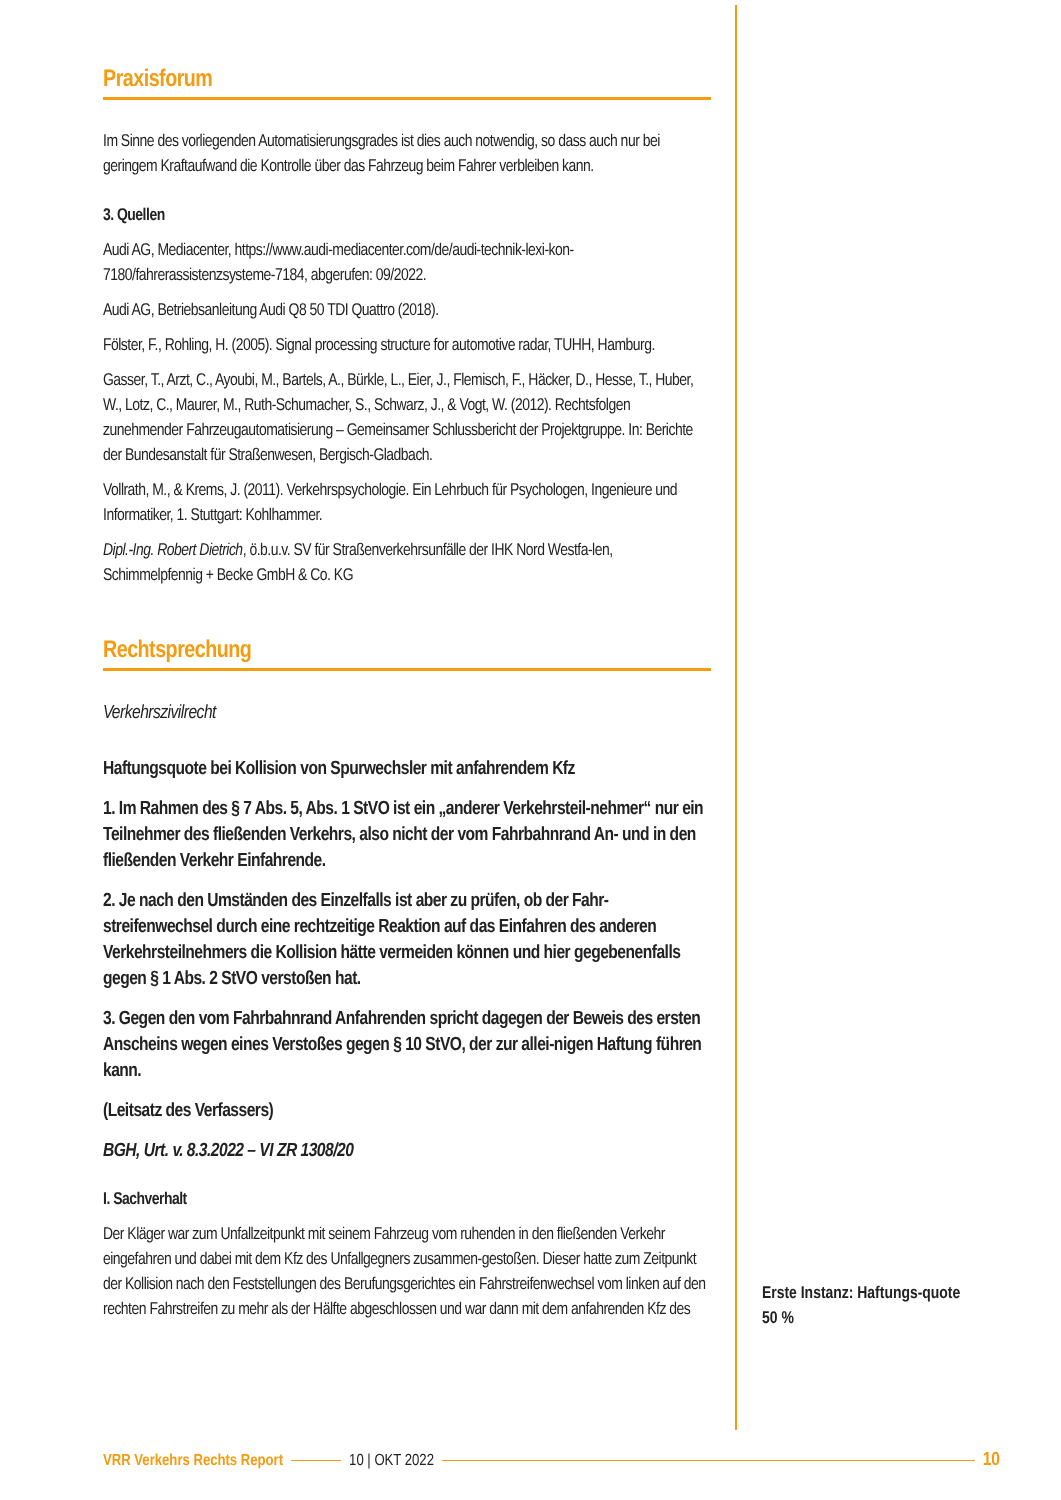Praxisforum
Im Sinne des vorliegenden Automatisierungsgrades ist dies auch notwendig, so dass auch nur bei geringem Kraftaufwand die Kontrolle über das Fahrzeug beim Fahrer verbleiben kann.
3. Quellen
Audi AG, Mediacenter, https://www.audi-mediacenter.com/de/audi-technik-lexi-kon-7180/fahrerassistenzsysteme-7184, abgerufen: 09/2022.
Audi AG, Betriebsanleitung Audi Q8 50 TDI Quattro (2018).
Fölster, F., Rohling, H. (2005). Signal processing structure for automotive radar, TUHH, Hamburg.
Gasser, T., Arzt, C., Ayoubi, M., Bartels, A., Bürkle, L., Eier, J., Flemisch, F., Häcker, D., Hesse, T., Huber, W., Lotz, C., Maurer, M., Ruth-Schumacher, S., Schwarz, J., & Vogt, W. (2012). Rechtsfolgen zunehmender Fahrzeugautomatisierung – Gemeinsamer Schlussbericht der Projektgruppe. In: Berichte der Bundesanstalt für Straßenwesen, Bergisch-Gladbach.
Vollrath, M., & Krems, J. (2011). Verkehrspsychologie. Ein Lehrbuch für Psychologen, Ingenieure und Informatiker, 1. Stuttgart: Kohlhammer.
Dipl.-Ing. Robert Dietrich, ö.b.u.v. SV für Straßenverkehrsunfälle der IHK Nord Westfa-len, Schimmelpfennig + Becke GmbH & Co. KG
Rechtsprechung
Verkehrszivilrecht
Haftungsquote bei Kollision von Spurwechsler mit anfahrendem Kfz
1. Im Rahmen des § 7 Abs. 5, Abs. 1 StVO ist ein „anderer Verkehrsteil-nehmer“ nur ein Teilnehmer des fließenden Verkehrs, also nicht der vom Fahrbahnrand An- und in den fließenden Verkehr Einfahrende.
2. Je nach den Umständen des Einzelfalls ist aber zu prüfen, ob der Fahr-streifenwechsel durch eine rechtzeitige Reaktion auf das Einfahren des anderen Verkehrsteilnehmers die Kollision hätte vermeiden können und hier gegebenenfalls gegen § 1 Abs. 2 StVO verstoßen hat.
3. Gegen den vom Fahrbahnrand Anfahrenden spricht dagegen der Beweis des ersten Anscheins wegen eines Verstoßes gegen § 10 StVO, der zur allei-nigen Haftung führen kann.
(Leitsatz des Verfassers)
BGH, Urt. v. 8.3.2022 – VI ZR 1308/20
I. Sachverhalt
Der Kläger war zum Unfallzeitpunkt mit seinem Fahrzeug vom ruhenden in den fließenden Verkehr eingefahren und dabei mit dem Kfz des Unfallgegners zusammen-gestoßen. Dieser hatte zum Zeitpunkt der Kollision nach den Feststellungen des Berufungsgerichtes ein Fahrstreifenwechsel vom linken auf den rechten Fahrstreifen zu mehr als der Hälfte abgeschlossen und war dann mit dem anfahrenden Kfz des
Erste Instanz: Haftungs-quote 50 %
VRR Verkehrs Rechts Report 10 | OKT 2022 10